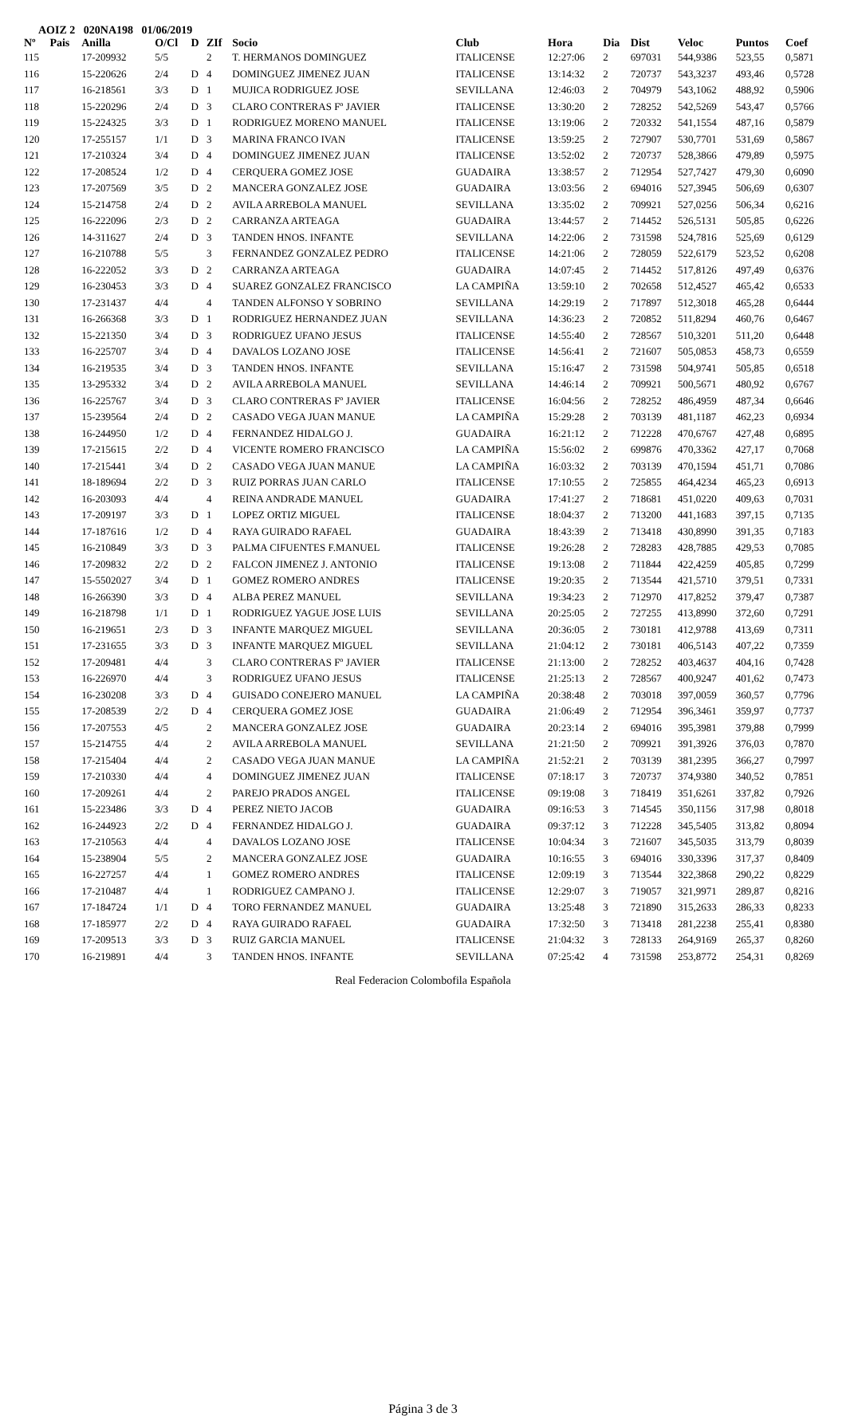AOIZ 2 020NA198 01/06/2019
| Nº | Pais | Anilla | O/Cl | D | ZIf | Socio | Club | Hora | Dia | Dist | Veloc | Puntos | Coef |
| --- | --- | --- | --- | --- | --- | --- | --- | --- | --- | --- | --- | --- | --- |
| 115 | | 17-209932 | 5/5 | | 2 | T. HERMANOS DOMINGUEZ | ITALICENSE | 12:27:06 | 2 | 697031 | 544,9386 | 523,55 | 0,5871 |
| 116 | | 15-220626 | 2/4 | D | 4 | DOMINGUEZ JIMENEZ JUAN | ITALICENSE | 13:14:32 | 2 | 720737 | 543,3237 | 493,46 | 0,5728 |
| 117 | | 16-218561 | 3/3 | D | 1 | MUJICA RODRIGUEZ JOSE | SEVILLANA | 12:46:03 | 2 | 704979 | 543,1062 | 488,92 | 0,5906 |
| 118 | | 15-220296 | 2/4 | D | 3 | CLARO CONTRERAS Fº JAVIER | ITALICENSE | 13:30:20 | 2 | 728252 | 542,5269 | 543,47 | 0,5766 |
| 119 | | 15-224325 | 3/3 | D | 1 | RODRIGUEZ MORENO MANUEL | ITALICENSE | 13:19:06 | 2 | 720332 | 541,1554 | 487,16 | 0,5879 |
| 120 | | 17-255157 | 1/1 | D | 3 | MARINA FRANCO IVAN | ITALICENSE | 13:59:25 | 2 | 727907 | 530,7701 | 531,69 | 0,5867 |
| 121 | | 17-210324 | 3/4 | D | 4 | DOMINGUEZ JIMENEZ JUAN | ITALICENSE | 13:52:02 | 2 | 720737 | 528,3866 | 479,89 | 0,5975 |
| 122 | | 17-208524 | 1/2 | D | 4 | CERQUERA GOMEZ JOSE | GUADAIRA | 13:38:57 | 2 | 712954 | 527,7427 | 479,30 | 0,6090 |
| 123 | | 17-207569 | 3/5 | D | 2 | MANCERA GONZALEZ JOSE | GUADAIRA | 13:03:56 | 2 | 694016 | 527,3945 | 506,69 | 0,6307 |
| 124 | | 15-214758 | 2/4 | D | 2 | AVILA ARREBOLA MANUEL | SEVILLANA | 13:35:02 | 2 | 709921 | 527,0256 | 506,34 | 0,6216 |
| 125 | | 16-222096 | 2/3 | D | 2 | CARRANZA ARTEAGA | GUADAIRA | 13:44:57 | 2 | 714452 | 526,5131 | 505,85 | 0,6226 |
| 126 | | 14-311627 | 2/4 | D | 3 | TANDEN HNOS. INFANTE | SEVILLANA | 14:22:06 | 2 | 731598 | 524,7816 | 525,69 | 0,6129 |
| 127 | | 16-210788 | 5/5 | | 3 | FERNANDEZ GONZALEZ PEDRO | ITALICENSE | 14:21:06 | 2 | 728059 | 522,6179 | 523,52 | 0,6208 |
| 128 | | 16-222052 | 3/3 | D | 2 | CARRANZA ARTEAGA | GUADAIRA | 14:07:45 | 2 | 714452 | 517,8126 | 497,49 | 0,6376 |
| 129 | | 16-230453 | 3/3 | D | 4 | SUAREZ GONZALEZ FRANCISCO | LA CAMPIÑA | 13:59:10 | 2 | 702658 | 512,4527 | 465,42 | 0,6533 |
| 130 | | 17-231437 | 4/4 | | 4 | TANDEN ALFONSO Y SOBRINO | SEVILLANA | 14:29:19 | 2 | 717897 | 512,3018 | 465,28 | 0,6444 |
| 131 | | 16-266368 | 3/3 | D | 1 | RODRIGUEZ HERNANDEZ JUAN | SEVILLANA | 14:36:23 | 2 | 720852 | 511,8294 | 460,76 | 0,6467 |
| 132 | | 15-221350 | 3/4 | D | 3 | RODRIGUEZ UFANO JESUS | ITALICENSE | 14:55:40 | 2 | 728567 | 510,3201 | 511,20 | 0,6448 |
| 133 | | 16-225707 | 3/4 | D | 4 | DAVALOS LOZANO JOSE | ITALICENSE | 14:56:41 | 2 | 721607 | 505,0853 | 458,73 | 0,6559 |
| 134 | | 16-219535 | 3/4 | D | 3 | TANDEN HNOS. INFANTE | SEVILLANA | 15:16:47 | 2 | 731598 | 504,9741 | 505,85 | 0,6518 |
| 135 | | 13-295332 | 3/4 | D | 2 | AVILA ARREBOLA MANUEL | SEVILLANA | 14:46:14 | 2 | 709921 | 500,5671 | 480,92 | 0,6767 |
| 136 | | 16-225767 | 3/4 | D | 3 | CLARO CONTRERAS Fº JAVIER | ITALICENSE | 16:04:56 | 2 | 728252 | 486,4959 | 487,34 | 0,6646 |
| 137 | | 15-239564 | 2/4 | D | 2 | CASADO VEGA JUAN MANUE | LA CAMPIÑA | 15:29:28 | 2 | 703139 | 481,1187 | 462,23 | 0,6934 |
| 138 | | 16-244950 | 1/2 | D | 4 | FERNANDEZ HIDALGO J. | GUADAIRA | 16:21:12 | 2 | 712228 | 470,6767 | 427,48 | 0,6895 |
| 139 | | 17-215615 | 2/2 | D | 4 | VICENTE ROMERO FRANCISCO | LA CAMPIÑA | 15:56:02 | 2 | 699876 | 470,3362 | 427,17 | 0,7068 |
| 140 | | 17-215441 | 3/4 | D | 2 | CASADO VEGA JUAN MANUE | LA CAMPIÑA | 16:03:32 | 2 | 703139 | 470,1594 | 451,71 | 0,7086 |
| 141 | | 18-189694 | 2/2 | D | 3 | RUIZ PORRAS JUAN CARLO | ITALICENSE | 17:10:55 | 2 | 725855 | 464,4234 | 465,23 | 0,6913 |
| 142 | | 16-203093 | 4/4 | | 4 | REINA ANDRADE MANUEL | GUADAIRA | 17:41:27 | 2 | 718681 | 451,0220 | 409,63 | 0,7031 |
| 143 | | 17-209197 | 3/3 | D | 1 | LOPEZ ORTIZ MIGUEL | ITALICENSE | 18:04:37 | 2 | 713200 | 441,1683 | 397,15 | 0,7135 |
| 144 | | 17-187616 | 1/2 | D | 4 | RAYA GUIRADO RAFAEL | GUADAIRA | 18:43:39 | 2 | 713418 | 430,8990 | 391,35 | 0,7183 |
| 145 | | 16-210849 | 3/3 | D | 3 | PALMA CIFUENTES F.MANUEL | ITALICENSE | 19:26:28 | 2 | 728283 | 428,7885 | 429,53 | 0,7085 |
| 146 | | 17-209832 | 2/2 | D | 2 | FALCON JIMENEZ J. ANTONIO | ITALICENSE | 19:13:08 | 2 | 711844 | 422,4259 | 405,85 | 0,7299 |
| 147 | | 15-5502027 | 3/4 | D | 1 | GOMEZ ROMERO ANDRES | ITALICENSE | 19:20:35 | 2 | 713544 | 421,5710 | 379,51 | 0,7331 |
| 148 | | 16-266390 | 3/3 | D | 4 | ALBA PEREZ MANUEL | SEVILLANA | 19:34:23 | 2 | 712970 | 417,8252 | 379,47 | 0,7387 |
| 149 | | 16-218798 | 1/1 | D | 1 | RODRIGUEZ YAGUE JOSE LUIS | SEVILLANA | 20:25:05 | 2 | 727255 | 413,8990 | 372,60 | 0,7291 |
| 150 | | 16-219651 | 2/3 | D | 3 | INFANTE MARQUEZ MIGUEL | SEVILLANA | 20:36:05 | 2 | 730181 | 412,9788 | 413,69 | 0,7311 |
| 151 | | 17-231655 | 3/3 | D | 3 | INFANTE MARQUEZ MIGUEL | SEVILLANA | 21:04:12 | 2 | 730181 | 406,5143 | 407,22 | 0,7359 |
| 152 | | 17-209481 | 4/4 | | 3 | CLARO CONTRERAS Fº JAVIER | ITALICENSE | 21:13:00 | 2 | 728252 | 403,4637 | 404,16 | 0,7428 |
| 153 | | 16-226970 | 4/4 | | 3 | RODRIGUEZ UFANO JESUS | ITALICENSE | 21:25:13 | 2 | 728567 | 400,9247 | 401,62 | 0,7473 |
| 154 | | 16-230208 | 3/3 | D | 4 | GUISADO CONEJERO MANUEL | LA CAMPIÑA | 20:38:48 | 2 | 703018 | 397,0059 | 360,57 | 0,7796 |
| 155 | | 17-208539 | 2/2 | D | 4 | CERQUERA GOMEZ JOSE | GUADAIRA | 21:06:49 | 2 | 712954 | 396,3461 | 359,97 | 0,7737 |
| 156 | | 17-207553 | 4/5 | | 2 | MANCERA GONZALEZ JOSE | GUADAIRA | 20:23:14 | 2 | 694016 | 395,3981 | 379,88 | 0,7999 |
| 157 | | 15-214755 | 4/4 | | 2 | AVILA ARREBOLA MANUEL | SEVILLANA | 21:21:50 | 2 | 709921 | 391,3926 | 376,03 | 0,7870 |
| 158 | | 17-215404 | 4/4 | | 2 | CASADO VEGA JUAN MANUE | LA CAMPIÑA | 21:52:21 | 2 | 703139 | 381,2395 | 366,27 | 0,7997 |
| 159 | | 17-210330 | 4/4 | | 4 | DOMINGUEZ JIMENEZ JUAN | ITALICENSE | 07:18:17 | 3 | 720737 | 374,9380 | 340,52 | 0,7851 |
| 160 | | 17-209261 | 4/4 | | 2 | PAREJO PRADOS ANGEL | ITALICENSE | 09:19:08 | 3 | 718419 | 351,6261 | 337,82 | 0,7926 |
| 161 | | 15-223486 | 3/3 | D | 4 | PEREZ NIETO JACOB | GUADAIRA | 09:16:53 | 3 | 714545 | 350,1156 | 317,98 | 0,8018 |
| 162 | | 16-244923 | 2/2 | D | 4 | FERNANDEZ HIDALGO J. | GUADAIRA | 09:37:12 | 3 | 712228 | 345,5405 | 313,82 | 0,8094 |
| 163 | | 17-210563 | 4/4 | | 4 | DAVALOS LOZANO JOSE | ITALICENSE | 10:04:34 | 3 | 721607 | 345,5035 | 313,79 | 0,8039 |
| 164 | | 15-238904 | 5/5 | | 2 | MANCERA GONZALEZ JOSE | GUADAIRA | 10:16:55 | 3 | 694016 | 330,3396 | 317,37 | 0,8409 |
| 165 | | 16-227257 | 4/4 | | 1 | GOMEZ ROMERO ANDRES | ITALICENSE | 12:09:19 | 3 | 713544 | 322,3868 | 290,22 | 0,8229 |
| 166 | | 17-210487 | 4/4 | | 1 | RODRIGUEZ CAMPANO J. | ITALICENSE | 12:29:07 | 3 | 719057 | 321,9971 | 289,87 | 0,8216 |
| 167 | | 17-184724 | 1/1 | D | 4 | TORO FERNANDEZ MANUEL | GUADAIRA | 13:25:48 | 3 | 721890 | 315,2633 | 286,33 | 0,8233 |
| 168 | | 17-185977 | 2/2 | D | 4 | RAYA GUIRADO RAFAEL | GUADAIRA | 17:32:50 | 3 | 713418 | 281,2238 | 255,41 | 0,8380 |
| 169 | | 17-209513 | 3/3 | D | 3 | RUIZ GARCIA MANUEL | ITALICENSE | 21:04:32 | 3 | 728133 | 264,9169 | 265,37 | 0,8260 |
| 170 | | 16-219891 | 4/4 | | 3 | TANDEN HNOS. INFANTE | SEVILLANA | 07:25:42 | 4 | 731598 | 253,8772 | 254,31 | 0,8269 |
Real Federacion Colombofila Española
Página 3 de 3